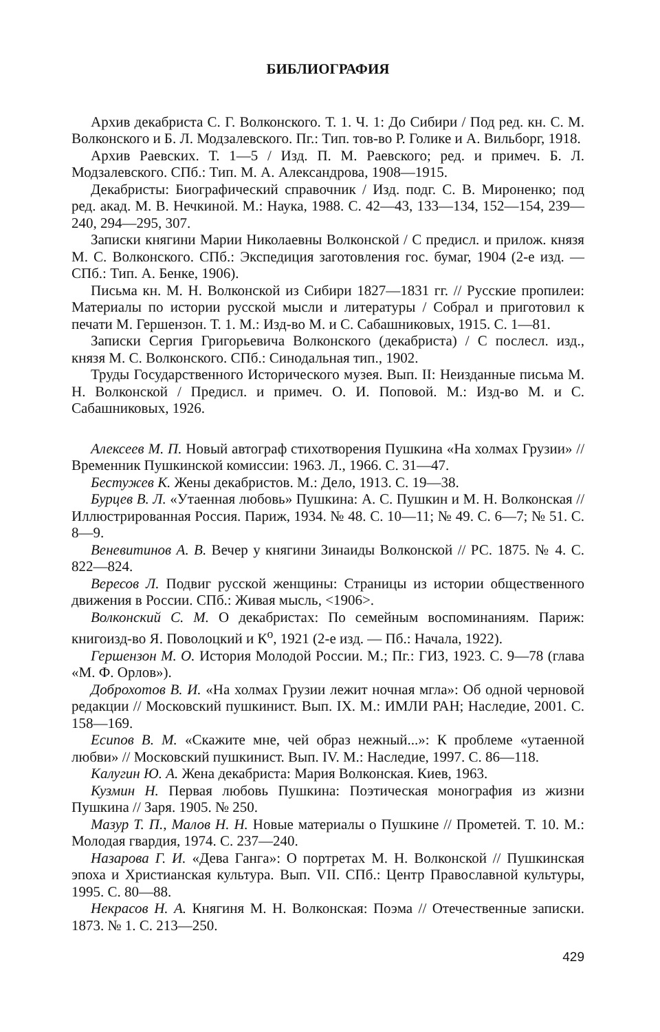БИБЛИОГРАФИЯ
Архив декабриста С. Г. Волконского. Т. 1. Ч. 1: До Сибири / Под ред. кн. С. М. Волконского и Б. Л. Модзалевского. Пг.: Тип. тов-во Р. Голике и А. Вильборг, 1918.
Архив Раевских. Т. 1—5 / Изд. П. М. Раевского; ред. и примеч. Б. Л. Модзалевского. СПб.: Тип. М. А. Александрова, 1908—1915.
Декабристы: Биографический справочник / Изд. подг. С. В. Мироненко; под ред. акад. М. В. Нечкиной. М.: Наука, 1988. С. 42—43, 133—134, 152—154, 239—240, 294—295, 307.
Записки княгини Марии Николаевны Волконской / С предисл. и прилож. князя М. С. Волконского. СПб.: Экспедиция заготовления гос. бумаг, 1904 (2-е изд. — СПб.: Тип. А. Бенке, 1906).
Письма кн. М. Н. Волконской из Сибири 1827—1831 гг. // Русские пропилеи: Материалы по истории русской мысли и литературы / Собрал и приготовил к печати М. Гершензон. Т. 1. М.: Изд-во М. и С. Сабашниковых, 1915. С. 1—81.
Записки Сергия Григорьевича Волконского (декабриста) / С послесл. изд., князя М. С. Волконского. СПб.: Синодальная тип., 1902.
Труды Государственного Исторического музея. Вып. II: Неизданные письма М. Н. Волконской / Предисл. и примеч. О. И. Поповой. М.: Изд-во М. и С. Сабашниковых, 1926.
Алексеев М. П. Новый автограф стихотворения Пушкина «На холмах Грузии» // Временник Пушкинской комиссии: 1963. Л., 1966. С. 31—47.
Бестужев К. Жены декабристов. М.: Дело, 1913. С. 19—38.
Бурцев В. Л. «Утаенная любовь» Пушкина: А. С. Пушкин и М. Н. Волконская // Иллюстрированная Россия. Париж, 1934. № 48. С. 10—11; № 49. С. 6—7; № 51. С. 8—9.
Веневитинов А. В. Вечер у княгини Зинаиды Волконской // РС. 1875. № 4. С. 822—824.
Вересов Л. Подвиг русской женщины: Страницы из истории общественного движения в России. СПб.: Живая мысль, <1906>.
Волконский С. М. О декабристах: По семейным воспоминаниям. Париж: книгоизд-во Я. Поволоцкий и К<sup>о</sup>, 1921 (2-е изд. — Пб.: Начала, 1922).
Гершензон М. О. История Молодой России. М.; Пг.: ГИЗ, 1923. С. 9—78 (глава «М. Ф. Орлов»).
Доброхотов В. И. «На холмах Грузии лежит ночная мгла»: Об одной черновой редакции // Московский пушкинист. Вып. IX. М.: ИМЛИ РАН; Наследие, 2001. С. 158—169.
Есипов В. М. «Скажите мне, чей образ нежный...»: К проблеме «утаенной любви» // Московский пушкинист. Вып. IV. М.: Наследие, 1997. С. 86—118.
Калугин Ю. А. Жена декабриста: Мария Волконская. Киев, 1963.
Кузмин Н. Первая любовь Пушкина: Поэтическая монография из жизни Пушкина // Заря. 1905. № 250.
Мазур Т. П., Малов Н. Н. Новые материалы о Пушкине // Прометей. Т. 10. М.: Молодая гвардия, 1974. С. 237—240.
Назарова Г. И. «Дева Ганга»: О портретах М. Н. Волконской // Пушкинская эпоха и Христианская культура. Вып. VII. СПб.: Центр Православной культуры, 1995. С. 80—88.
Некрасов Н. А. Княгиня М. Н. Волконская: Поэма // Отечественные записки. 1873. № 1. С. 213—250.
429